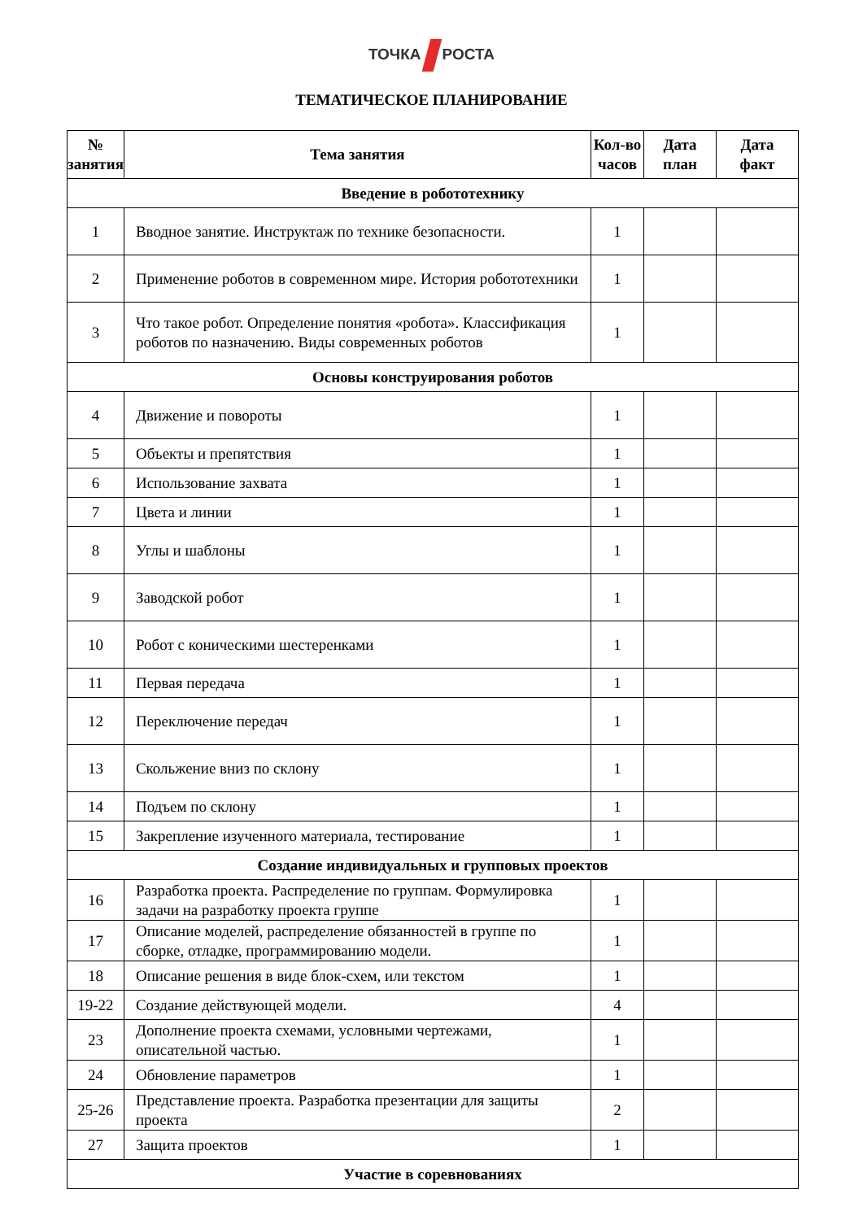ТОЧКА РОСТА
ТЕМАТИЧЕСКОЕ ПЛАНИРОВАНИЕ
| № занятия | Тема занятия | Кол-во часов | Дата план | Дата факт |
| --- | --- | --- | --- | --- |
| Введение в робототехнику | | | | |
| 1 | Вводное занятие. Инструктаж по технике безопасности. | 1 | | |
| 2 | Применение роботов в современном мире. История робототехники | 1 | | |
| 3 | Что такое робот. Определение понятия «робота». Классификация роботов по назначению. Виды современных роботов | 1 | | |
| Основы конструирования роботов | | | | |
| 4 | Движение и повороты | 1 | | |
| 5 | Объекты и препятствия | 1 | | |
| 6 | Использование захвата | 1 | | |
| 7 | Цвета и линии | 1 | | |
| 8 | Углы и шаблоны | 1 | | |
| 9 | Заводской робот | 1 | | |
| 10 | Робот с коническими шестеренками | 1 | | |
| 11 | Первая передача | 1 | | |
| 12 | Переключение передач | 1 | | |
| 13 | Скольжение вниз по склону | 1 | | |
| 14 | Подъем по склону | 1 | | |
| 15 | Закрепление изученного материала, тестирование | 1 | | |
| Создание индивидуальных и групповых проектов | | | | |
| 16 | Разработка проекта. Распределение по группам. Формулировка задачи на разработку проекта группе | 1 | | |
| 17 | Описание моделей, распределение обязанностей в группе по сборке, отладке, программированию модели. | 1 | | |
| 18 | Описание решения в виде блок-схем, или текстом | 1 | | |
| 19-22 | Создание действующей модели. | 4 | | |
| 23 | Дополнение проекта схемами, условными чертежами, описательной частью. | 1 | | |
| 24 | Обновление параметров | 1 | | |
| 25-26 | Представление проекта. Разработка презентации для защиты проекта | 2 | | |
| 27 | Защита проектов | 1 | | |
| Участие в соревнованиях | | | | |